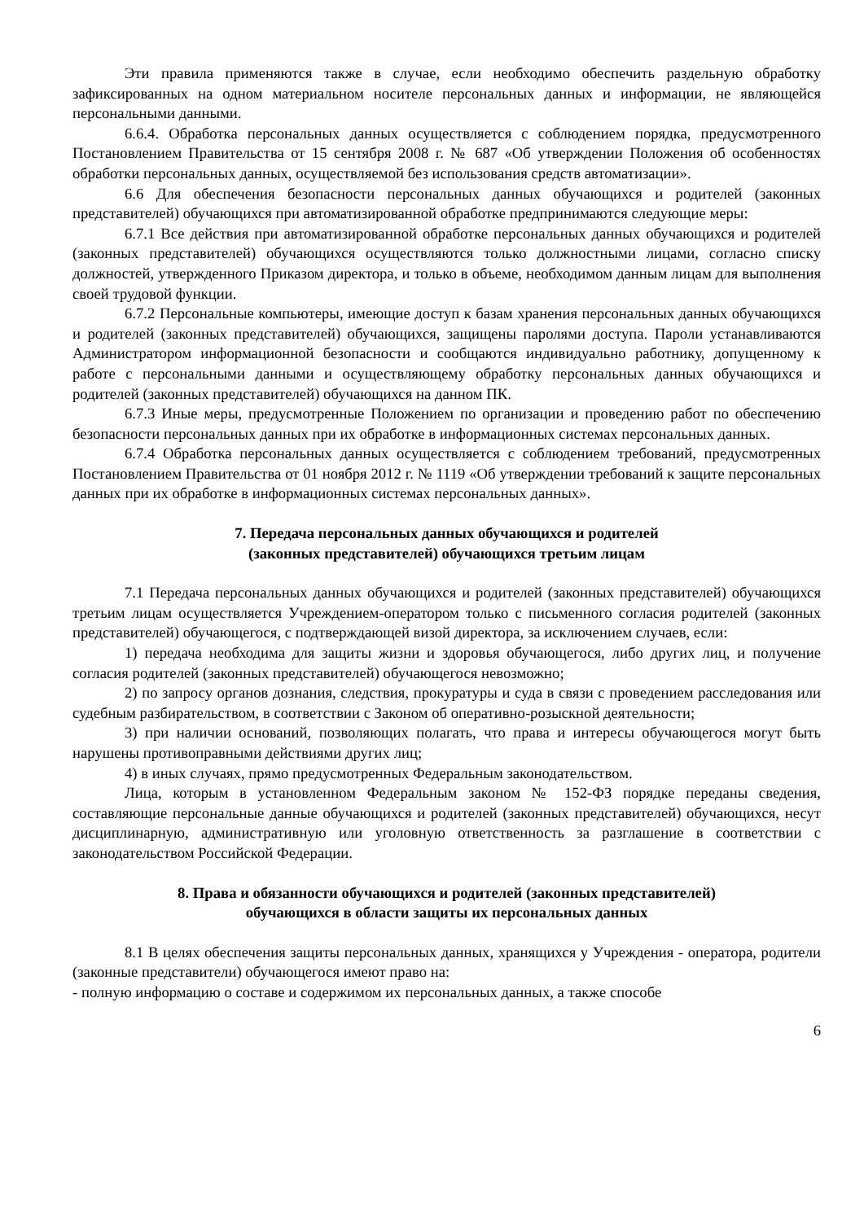Эти правила применяются также в случае, если необходимо обеспечить раздельную обработку зафиксированных на одном материальном носителе персональных данных и информации, не являющейся персональными данными.
6.6.4. Обработка персональных данных осуществляется с соблюдением порядка, предусмотренного Постановлением Правительства от 15 сентября 2008 г. № 687 «Об утверждении Положения об особенностях обработки персональных данных, осуществляемой без использования средств автоматизации».
6.6 Для обеспечения безопасности персональных данных обучающихся и родителей (законных представителей) обучающихся при автоматизированной обработке предпринимаются следующие меры:
6.7.1 Все действия при автоматизированной обработке персональных данных обучающихся и родителей (законных представителей) обучающихся осуществляются только должностными лицами, согласно списку должностей, утвержденного Приказом директора, и только в объеме, необходимом данным лицам для выполнения своей трудовой функции.
6.7.2 Персональные компьютеры, имеющие доступ к базам хранения персональных данных обучающихся и родителей (законных представителей) обучающихся, защищены паролями доступа. Пароли устанавливаются Администратором информационной безопасности и сообщаются индивидуально работнику, допущенному к работе с персональными данными и осуществляющему обработку персональных данных обучающихся и родителей (законных представителей) обучающихся на данном ПК.
6.7.3 Иные меры, предусмотренные Положением по организации и проведению работ по обеспечению безопасности персональных данных при их обработке в информационных системах персональных данных.
6.7.4 Обработка персональных данных осуществляется с соблюдением требований, предусмотренных Постановлением Правительства от 01 ноября 2012 г. № 1119 «Об утверждении требований к защите персональных данных при их обработке в информационных системах персональных данных».
7. Передача персональных данных обучающихся и родителей
(законных представителей) обучающихся третьим лицам
7.1 Передача персональных данных обучающихся и родителей (законных представителей) обучающихся третьим лицам осуществляется Учреждением-оператором только с письменного согласия родителей (законных представителей) обучающегося, с подтверждающей визой директора, за исключением случаев, если:
1) передача необходима для защиты жизни и здоровья обучающегося, либо других лиц, и получение согласия родителей (законных представителей) обучающегося невозможно;
2) по запросу органов дознания, следствия, прокуратуры и суда в связи с проведением расследования или судебным разбирательством, в соответствии с Законом об оперативно-розыскной деятельности;
3) при наличии оснований, позволяющих полагать, что права и интересы обучающегося могут быть нарушены противоправными действиями других лиц;
4) в иных случаях, прямо предусмотренных Федеральным законодательством.
Лица, которым в установленном Федеральным законом № 152-ФЗ порядке переданы сведения, составляющие персональные данные обучающихся и родителей (законных представителей) обучающихся, несут дисциплинарную, административную или уголовную ответственность за разглашение в соответствии с законодательством Российской Федерации.
8. Права и обязанности обучающихся и родителей (законных представителей)
обучающихся в области защиты их персональных данных
8.1 В целях обеспечения защиты персональных данных, хранящихся у Учреждения - оператора, родители (законные представители) обучающегося имеют право на:
- полную информацию о составе и содержимом их персональных данных, а также способе
6